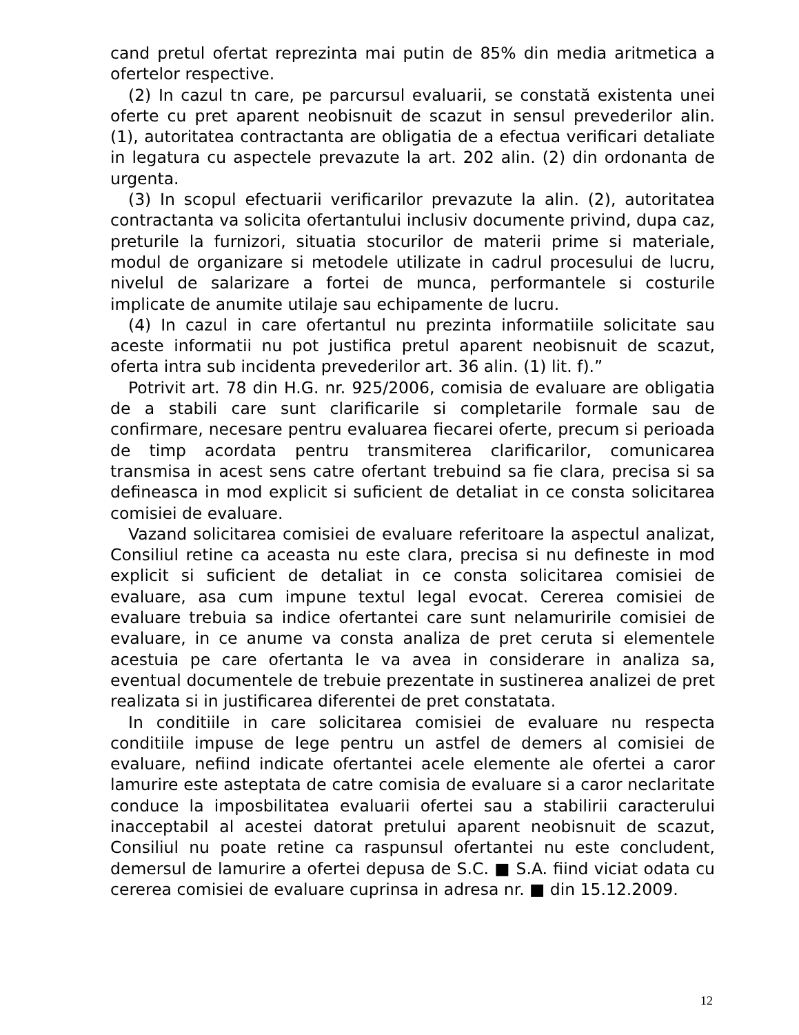cand pretul ofertat reprezinta mai putin de 85% din media aritmetica a ofertelor respective.
(2) In cazul tn care, pe parcursul evaluarii, se constată existenta unei oferte cu pret aparent neobisnuit de scazut in sensul prevederilor alin. (1), autoritatea contractanta are obligatia de a efectua verificari detaliate in legatura cu aspectele prevazute la art. 202 alin. (2) din ordonanta de urgenta.
(3) In scopul efectuarii verificarilor prevazute la alin. (2), autoritatea contractanta va solicita ofertantului inclusiv documente privind, dupa caz, preturile la furnizori, situatia stocurilor de materii prime si materiale, modul de organizare si metodele utilizate in cadrul procesului de lucru, nivelul de salarizare a fortei de munca, performantele si costurile implicate de anumite utilaje sau echipamente de lucru.
(4) In cazul in care ofertantul nu prezinta informatiile solicitate sau aceste informatii nu pot justifica pretul aparent neobisnuit de scazut, oferta intra sub incidenta prevederilor art. 36 alin. (1) lit. f).”
Potrivit art. 78 din H.G. nr. 925/2006, comisia de evaluare are obligatia de a stabili care sunt clarificarile si completarile formale sau de confirmare, necesare pentru evaluarea fiecarei oferte, precum si perioada de timp acordata pentru transmiterea clarificarilor, comunicarea transmisa in acest sens catre ofertant trebuind sa fie clara, precisa si sa defineasca in mod explicit si suficient de detaliat in ce consta solicitarea comisiei de evaluare.
Vazand solicitarea comisiei de evaluare referitoare la aspectul analizat, Consiliul retine ca aceasta nu este clara, precisa si nu defineste in mod explicit si suficient de detaliat in ce consta solicitarea comisiei de evaluare, asa cum impune textul legal evocat. Cererea comisiei de evaluare trebuia sa indice ofertantei care sunt nelamuririle comisiei de evaluare, in ce anume va consta analiza de pret ceruta si elementele acestuia pe care ofertanta le va avea in considerare in analiza sa, eventual documentele de trebuie prezentate in sustinerea analizei de pret realizata si in justificarea diferentei de pret constatata.
In conditiile in care solicitarea comisiei de evaluare nu respecta conditiile impuse de lege pentru un astfel de demers al comisiei de evaluare, nefiind indicate ofertantei acele elemente ale ofertei a caror lamurire este asteptata de catre comisia de evaluare si a caror neclaritate conduce la imposbilitatea evaluarii ofertei sau a stabilirii caracterului inacceptabil al acestei datorat pretului aparent neobisnuit de scazut, Consiliul nu poate retine ca raspunsul ofertantei nu este concludent, demersul de lamurire a ofertei depusa de S.C. ■ S.A. fiind viciat odata cu cererea comisiei de evaluare cuprinsa in adresa nr. ■ din 15.12.2009.
12